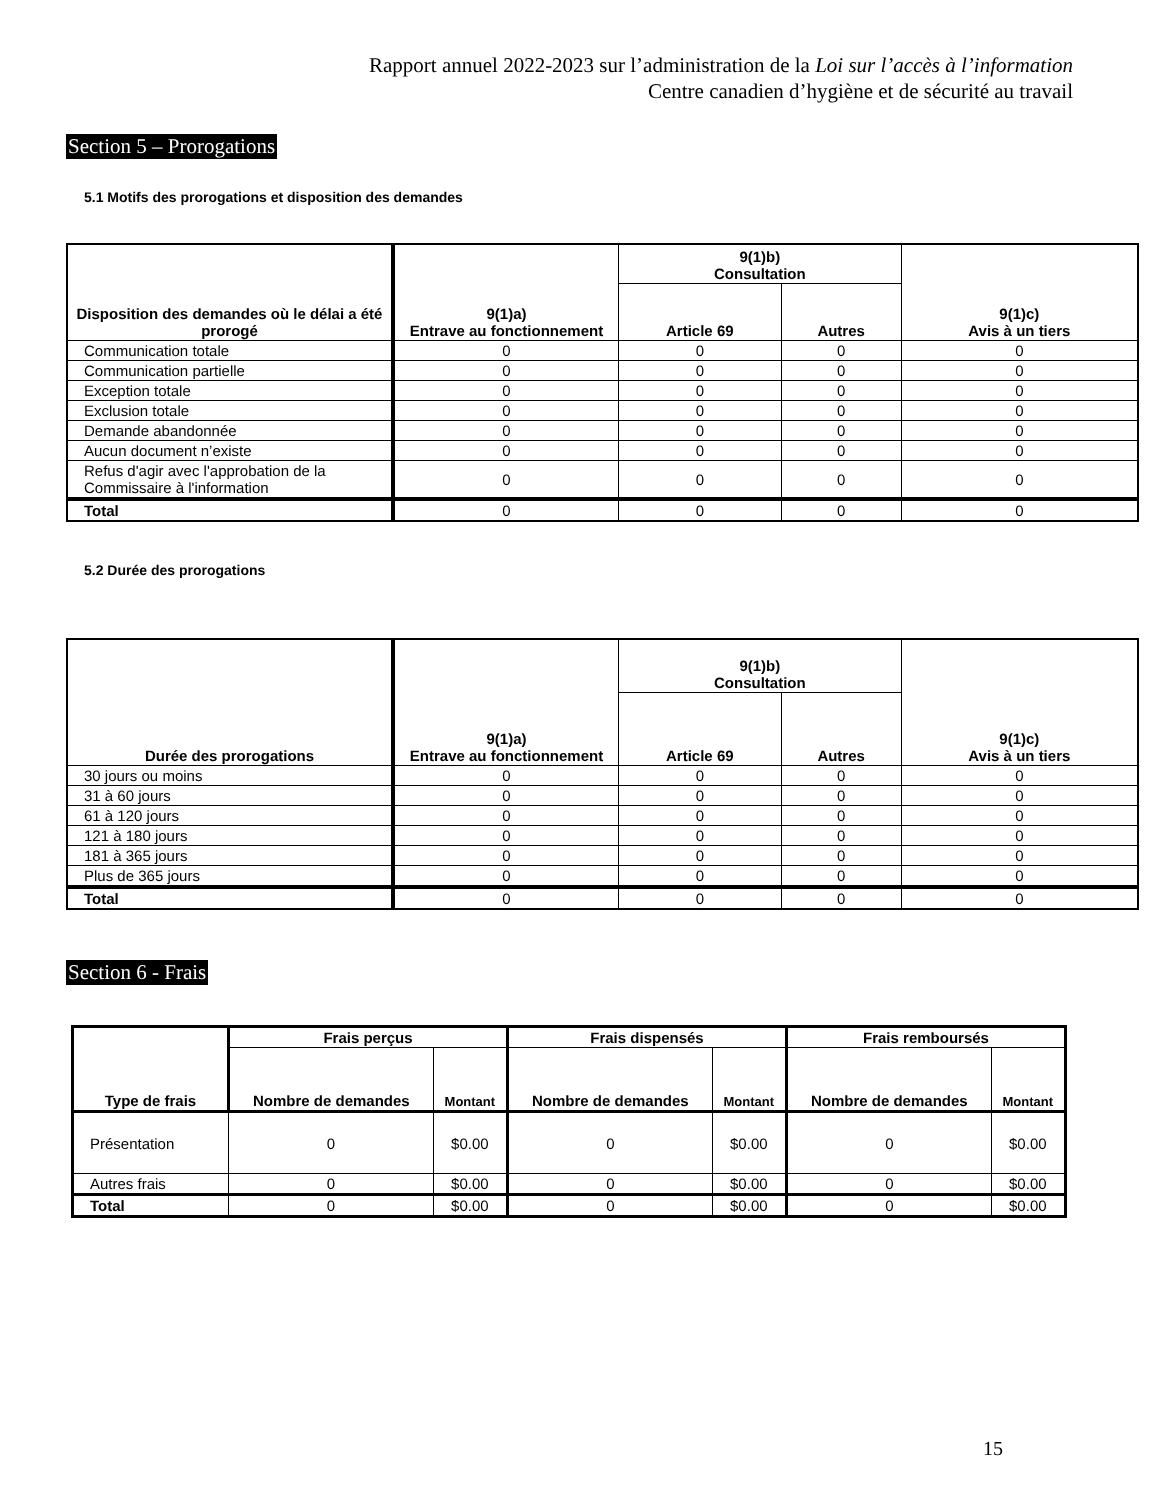Rapport annuel 2022-2023 sur l’administration de la Loi sur l’accès à l’information
Centre canadien d’hygiène et de sécurité au travail
Section 5 – Prorogations
5.1 Motifs des prorogations et disposition des demandes
| Disposition des demandes où le délai a été prorogé | 9(1)a) Entrave au fonctionnement | 9(1)b) Consultation | | 9(1)c) Avis à un tiers |
| --- | --- | --- | --- | --- |
| | | Article 69 | Autres | |
| Communication totale | 0 | 0 | 0 | 0 |
| Communication partielle | 0 | 0 | 0 | 0 |
| Exception totale | 0 | 0 | 0 | 0 |
| Exclusion totale | 0 | 0 | 0 | 0 |
| Demande abandonnée | 0 | 0 | 0 | 0 |
| Aucun document n’existe | 0 | 0 | 0 | 0 |
| Refus d'agir avec l'approbation de la Commissaire à l'information | 0 | 0 | 0 | 0 |
| Total | 0 | 0 | 0 | 0 |
5.2 Durée des prorogations
| Durée des prorogations | 9(1)a) Entrave au fonctionnement | 9(1)b) Consultation | | 9(1)c) Avis à un tiers |
| --- | --- | --- | --- | --- |
| | | Article 69 | Autres | |
| 30 jours ou moins | 0 | 0 | 0 | 0 |
| 31 à 60 jours | 0 | 0 | 0 | 0 |
| 61 à 120 jours | 0 | 0 | 0 | 0 |
| 121 à 180 jours | 0 | 0 | 0 | 0 |
| 181 à 365 jours | 0 | 0 | 0 | 0 |
| Plus de 365 jours | 0 | 0 | 0 | 0 |
| Total | 0 | 0 | 0 | 0 |
Section 6 - Frais
| Type de frais | Frais perçus | | Frais dispensés | | Frais remboursés | |
| --- | --- | --- | --- | --- | --- | --- |
| | Nombre de demandes | Montant | Nombre de demandes | Montant | Nombre de demandes | Montant |
| Présentation | 0 | $0.00 | 0 | $0.00 | 0 | $0.00 |
| Autres frais | 0 | $0.00 | 0 | $0.00 | 0 | $0.00 |
| Total | 0 | $0.00 | 0 | $0.00 | 0 | $0.00 |
15